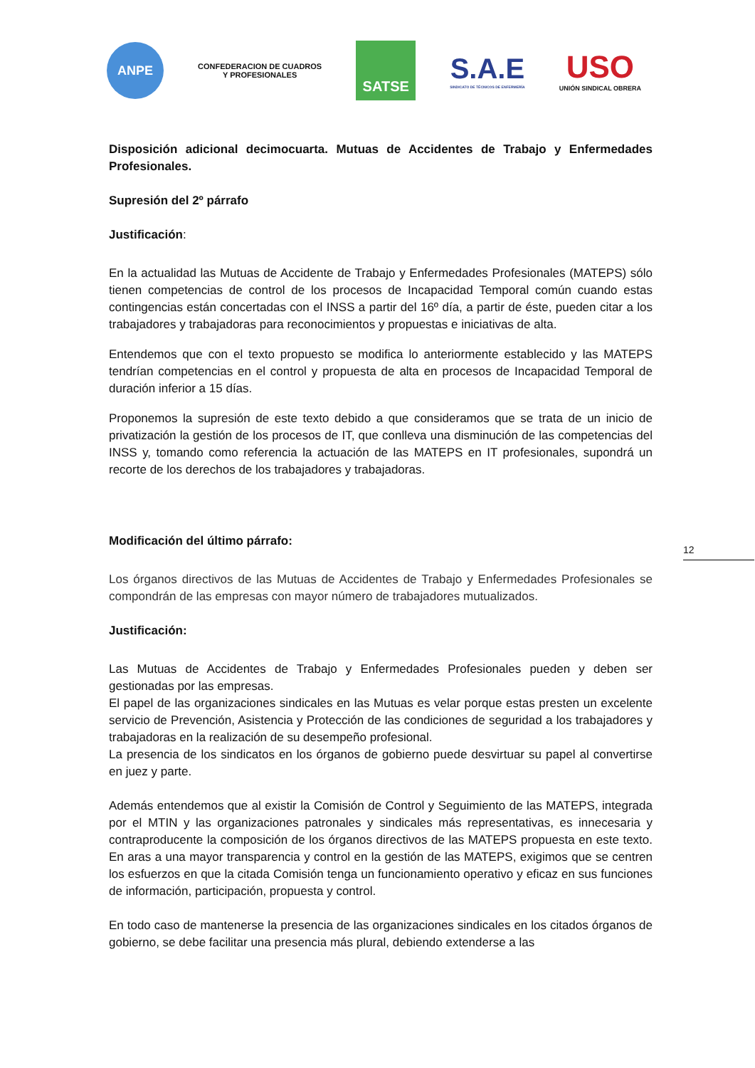ANPE
CONFEDERACION DE CUADROS
Y PROFESIONALES
SATSE
S.A.E
SINDICATO DE TÉCNICOS DE ENFERMERÍA
USO
UNIÓN SINDICAL OBRERA
Disposición adicional decimocuarta. Mutuas de Accidentes de Trabajo y Enfermedades Profesionales.
Supresión del 2º párrafo
Justificación:
En la actualidad las Mutuas de Accidente de Trabajo y Enfermedades Profesionales (MATEPS) sólo tienen competencias de control de los procesos de Incapacidad Temporal común cuando estas contingencias están concertadas con el INSS a partir del 16º día, a partir de éste, pueden citar a los trabajadores y trabajadoras para reconocimientos y propuestas e iniciativas de alta.
Entendemos que con el texto propuesto se modifica lo anteriormente establecido y las MATEPS tendrían competencias en el control y propuesta de alta en procesos de Incapacidad Temporal de duración inferior a 15 días.
Proponemos la supresión de este texto debido a que consideramos que se trata de un inicio de privatización la gestión de los procesos de IT, que conlleva una disminución de las competencias del INSS y, tomando como referencia la actuación de las MATEPS en IT profesionales, supondrá un recorte de los derechos de los trabajadores y trabajadoras.
Modificación del último párrafo:
Los órganos directivos de las Mutuas de Accidentes de Trabajo y Enfermedades Profesionales se compondrán de las empresas con mayor número de trabajadores mutualizados.
Justificación:
Las Mutuas de Accidentes de Trabajo y Enfermedades Profesionales pueden y deben ser gestionadas por las empresas.
El papel de las organizaciones sindicales en las Mutuas es velar porque estas presten un excelente servicio de Prevención, Asistencia y Protección de las condiciones de seguridad a los trabajadores y trabajadoras en la realización de su desempeño profesional.
La presencia de los sindicatos en los órganos de gobierno puede desvirtuar su papel al convertirse en juez y parte.
Además entendemos que al existir la Comisión de Control y Seguimiento de las MATEPS, integrada por el MTIN y las organizaciones patronales y sindicales más representativas, es innecesaria y contraproducente la composición de los órganos directivos de las MATEPS propuesta en este texto. En aras a una mayor transparencia y control en la gestión de las MATEPS, exigimos que se centren los esfuerzos en que la citada Comisión tenga un funcionamiento operativo y eficaz en sus funciones de información, participación, propuesta y control.
En todo caso de mantenerse la presencia de las organizaciones sindicales en los citados órganos de gobierno, se debe facilitar una presencia más plural, debiendo extenderse a las
12